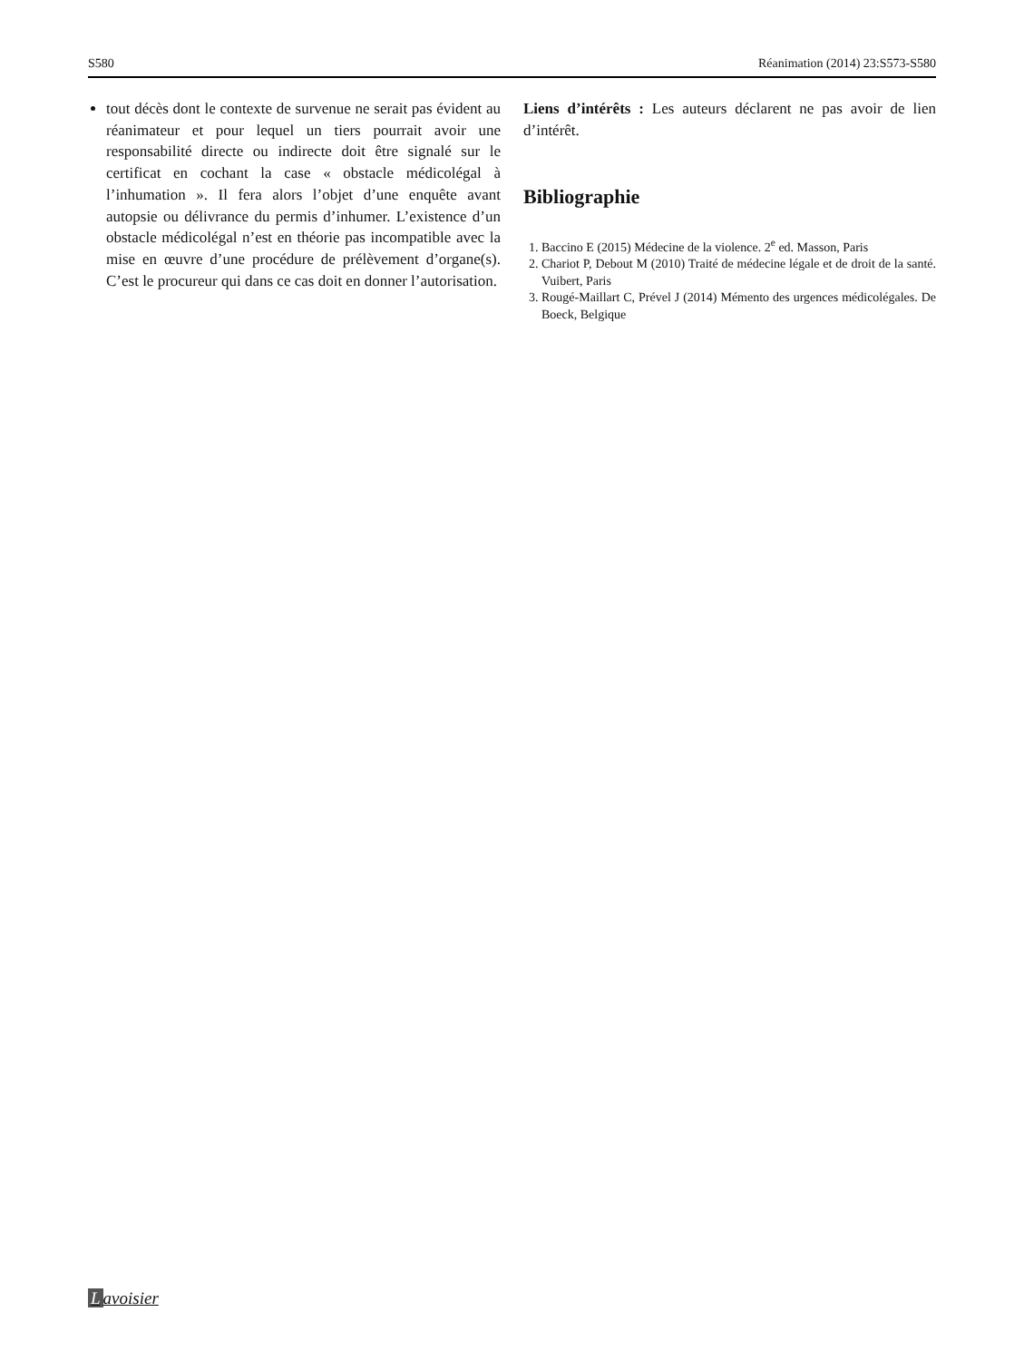S580 Réanimation (2014) 23:S573-S580
tout décès dont le contexte de survenue ne serait pas évident au réanimateur et pour lequel un tiers pourrait avoir une responsabilité directe ou indirecte doit être signalé sur le certificat en cochant la case « obstacle médicolégal à l’inhumation ». Il fera alors l’objet d’une enquête avant autopsie ou délivrance du permis d’inhumer. L’existence d’un obstacle médicolégal n’est en théorie pas incompatible avec la mise en œuvre d’une procédure de prélèvement d’organe(s). C’est le procureur qui dans ce cas doit en donner l’autorisation.
Liens d’intérêts : Les auteurs déclarent ne pas avoir de lien d’intérêt.
Bibliographie
1. Baccino E (2015) Médecine de la violence. 2<sup>e</sup> ed. Masson, Paris
2. Chariot P, Debout M (2010) Traité de médecine légale et de droit de la santé. Vuibert, Paris
3. Rougé-Maillart C, Prével J (2014) Mémento des urgences médicolégales. De Boeck, Belgique
Lavoisier